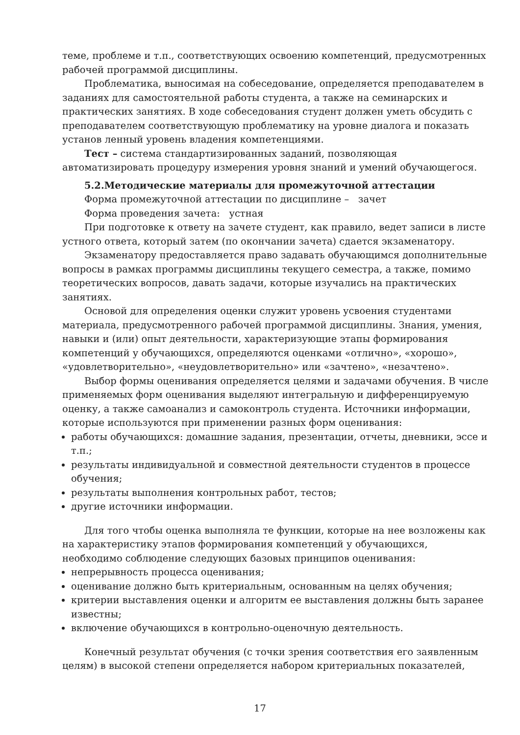теме, проблеме и т.п., соответствующих освоению компетенций, предусмотренных рабочей программой дисциплины.
Проблематика, выносимая на собеседование, определяется преподавателем в заданиях для самостоятельной работы студента, а также на семинарских и практических занятиях. В ходе собеседования студент должен уметь обсудить с преподавателем соответствующую проблематику на уровне диалога и показать установ ленный уровень владения компетенциями.
Тест – система стандартизированных заданий, позволяющая автоматизировать процедуру измерения уровня знаний и умений обучающегося.
5.2.Методические материалы для промежуточной аттестации
Форма промежуточной аттестации по дисциплине – зачет
Форма проведения зачета: устная
При подготовке к ответу на зачете студент, как правило, ведет записи в листе устного ответа, который затем (по окончании зачета) сдается экзаменатору.
Экзаменатору предоставляется право задавать обучающимся дополнительные вопросы в рамках программы дисциплины текущего семестра, а также, помимо теоретических вопросов, давать задачи, которые изучались на практических занятиях.
Основой для определения оценки служит уровень усвоения студентами материала, предусмотренного рабочей программой дисциплины. Знания, умения, навыки и (или) опыт деятельности, характеризующие этапы формирования компетенций у обучающихся, определяются оценками «отлично», «хорошо», «удовлетворительно», «неудовлетворительно» или «зачтено», «незачтено».
Выбор формы оценивания определяется целями и задачами обучения. В числе применяемых форм оценивания выделяют интегральную и дифференцируемую оценку, а также самоанализ и самоконтроль студента. Источники информации, которые используются при применении разных форм оценивания:
работы обучающихся: домашние задания, презентации, отчеты, дневники, эссе и т.п.;
результаты индивидуальной и совместной деятельности студентов в процессе обучения;
результаты выполнения контрольных работ, тестов;
другие источники информации.
Для того чтобы оценка выполняла те функции, которые на нее возложены как на характеристику этапов формирования компетенций у обучающихся, необходимо соблюдение следующих базовых принципов оценивания:
непрерывность процесса оценивания;
оценивание должно быть критериальным, основанным на целях обучения;
критерии выставления оценки и алгоритм ее выставления должны быть заранее известны;
включение обучающихся в контрольно-оценочную деятельность.
Конечный результат обучения (с точки зрения соответствия его заявленным целям) в высокой степени определяется набором критериальных показателей,
17